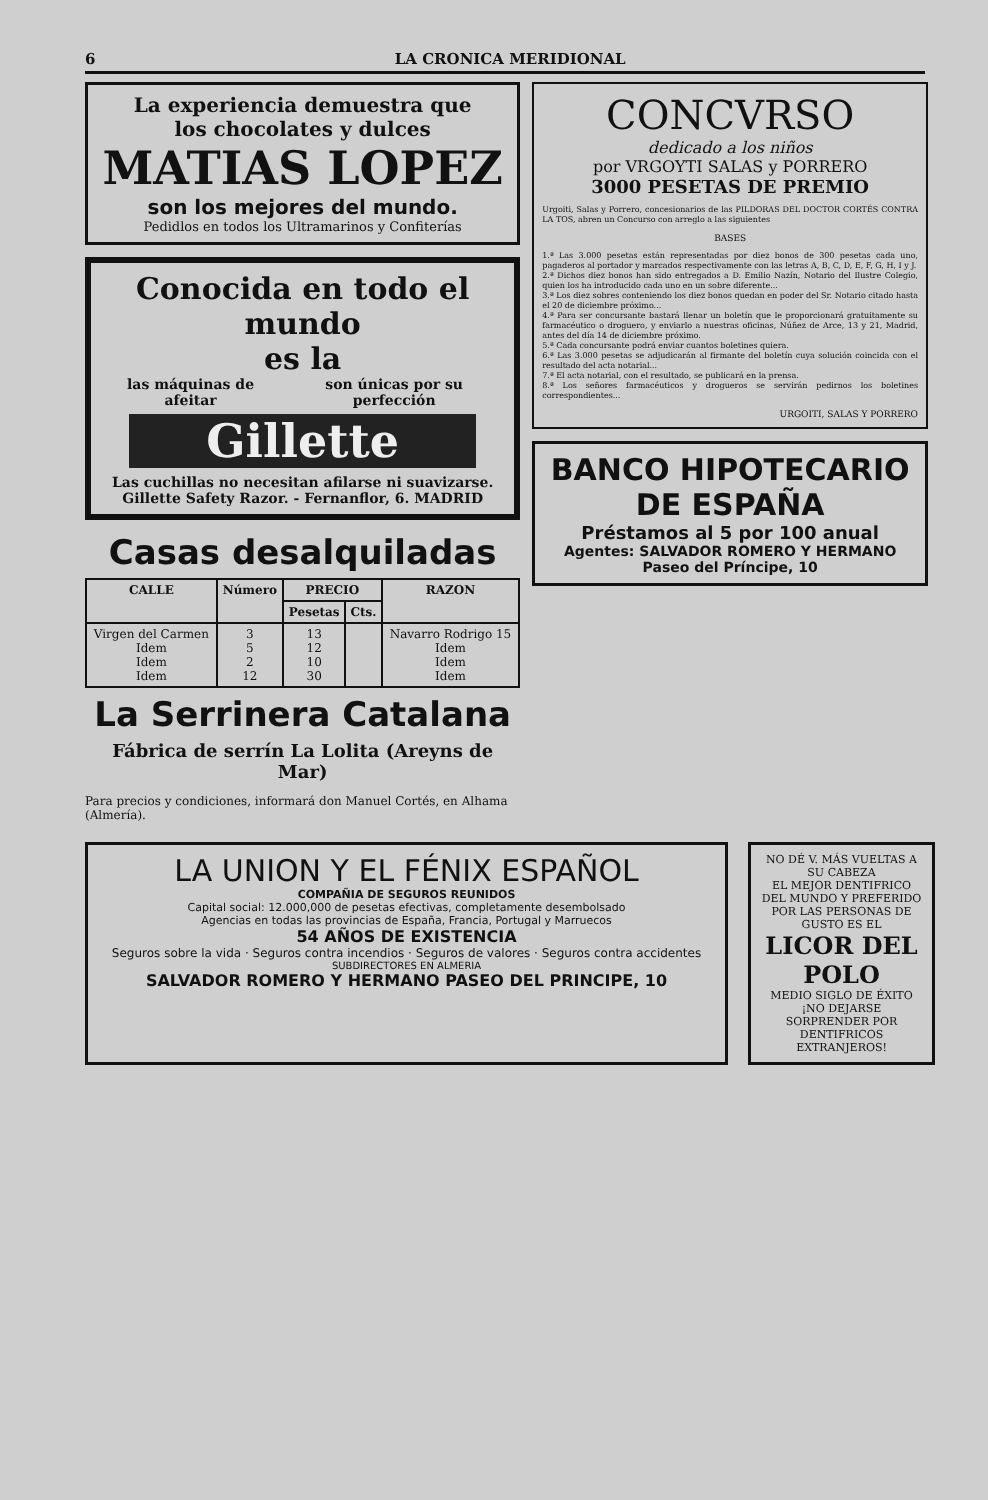6 LA CRONICA MERIDIONAL
La experiencia demuestra que
los chocolates y dulces
MATIAS LOPEZ
son los mejores del mundo.
Pedidlos en todos los Ultramarinos y Confiterías
Conocida en todo el mundo
es la
las máquinas de afeitar son únicas por su perfección
Gillette
Las cuchillas no necesitan afilarse ni suavizarse.
Gillette Safety Razor. - Fernanflor, 6. MADRID
Casas desalquiladas
| CALLE | Número | PRECIO | | RAZON |
| --- | --- | --- | --- | --- |
| | | Pesetas | Cts. | |
| Virgen del Carmen Idem Idem Idem | 3 5 2 12 | 13 12 10 30 | | Navarro Rodrigo 15 Idem Idem Idem |
La Serrinera Catalana
Fábrica de serrín La Lolita (Areyns de Mar)
Para precios y condiciones, informará don Manuel Cortés, en Alhama (Almería).
CONCVRSO
dedicado a los niños
por VRGOYTI SALAS y PORRERO
3000 PESETAS DE PREMIO
Urgoiti, Salas y Porrero, concesionarios de las PILDORAS DEL DOCTOR CORTÉS CONTRA LA TOS, abren un Concurso con arreglo a las siguientes
BASES
1.ª Las 3.000 pesetas están representadas por diez bonos de 300 pesetas cada uno, pagaderos al portador y marcados respectivamente con las letras A, B, C, D, E, F, G, H, I y J.
2.ª Dichos diez bonos han sido entregados a D. Emilio Nazín, Notario del Ilustre Colegio, quien los ha introducido cada uno en un sobre diferente...
3.ª Los diez sobres conteniendo los diez bonos quedan en poder del Sr. Notario citado hasta el 20 de diciembre próximo...
4.ª Para ser concursante bastará llenar un boletín que le proporcionará gratuitamente su farmacéutico o droguero, y enviarlo a nuestras oficinas, Núñez de Arce, 13 y 21, Madrid, antes del día 14 de diciembre próximo.
5.ª Cada concursante podrá enviar cuantos boletines quiera.
6.ª Las 3.000 pesetas se adjudicarán al firmante del boletín cuya solución coincida con el resultado del acta notarial...
7.ª El acta notarial, con el resultado, se publicará en la prensa.
8.ª Los señores farmacéuticos y drogueros se servirán pedirnos los boletines correspondientes...
URGOITI, SALAS Y PORRERO
BANCO HIPOTECARIO
DE ESPAÑA
Préstamos al 5 por 100 anual
Agentes: SALVADOR ROMERO Y HERMANO
Paseo del Príncipe, 10
LA UNION Y EL FÉNIX ESPAÑOL
COMPAÑIA DE SEGUROS REUNIDOS
Capital social: 12.000,000 de pesetas efectivas, completamente desembolsado
Agencias en todas las provincias de España, Francia, Portugal y Marruecos
54 AÑOS DE EXISTENCIA
Seguros sobre la vida · Seguros contra incendios · Seguros de valores · Seguros contra accidentes
SUBDIRECTORES EN ALMERIA
SALVADOR ROMERO Y HERMANO PASEO DEL PRINCIPE, 10
NO DÉ V. MÁS VUELTAS A SU CABEZA
EL MEJOR DENTIFRICO DEL MUNDO Y PREFERIDO POR LAS PERSONAS DE GUSTO ES EL
LICOR DEL POLO
MEDIO SIGLO DE ÉXITO
¡NO DEJARSE SORPRENDER POR DENTIFRICOS EXTRANJEROS!